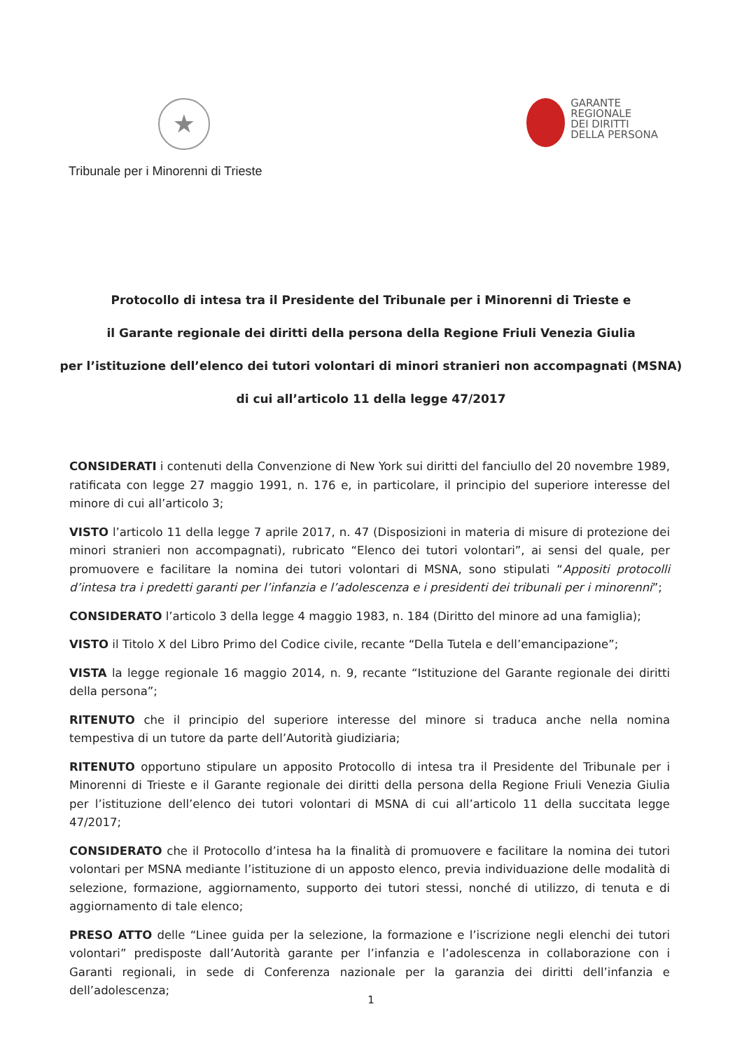★
Tribunale per i Minorenni di Trieste
GARANTE
REGIONALE
DEI DIRITTI
DELLA PERSONA
Protocollo di intesa tra il Presidente del Tribunale per i Minorenni di Trieste e
il Garante regionale dei diritti della persona della Regione Friuli Venezia Giulia
per l’istituzione dell’elenco dei tutori volontari di minori stranieri non accompagnati (MSNA)
di cui all’articolo 11 della legge 47/2017
CONSIDERATI i contenuti della Convenzione di New York sui diritti del fanciullo del 20 novembre 1989, ratificata con legge 27 maggio 1991, n. 176 e, in particolare, il principio del superiore interesse del minore di cui all’articolo 3;
VISTO l’articolo 11 della legge 7 aprile 2017, n. 47 (Disposizioni in materia di misure di protezione dei minori stranieri non accompagnati), rubricato “Elenco dei tutori volontari”, ai sensi del quale, per promuovere e facilitare la nomina dei tutori volontari di MSNA, sono stipulati “Appositi protocolli d’intesa tra i predetti garanti per l’infanzia e l’adolescenza e i presidenti dei tribunali per i minorenni”;
CONSIDERATO l’articolo 3 della legge 4 maggio 1983, n. 184 (Diritto del minore ad una famiglia);
VISTO il Titolo X del Libro Primo del Codice civile, recante “Della Tutela e dell’emancipazione”;
VISTA la legge regionale 16 maggio 2014, n. 9, recante “Istituzione del Garante regionale dei diritti della persona”;
RITENUTO che il principio del superiore interesse del minore si traduca anche nella nomina tempestiva di un tutore da parte dell’Autorità giudiziaria;
RITENUTO opportuno stipulare un apposito Protocollo di intesa tra il Presidente del Tribunale per i Minorenni di Trieste e il Garante regionale dei diritti della persona della Regione Friuli Venezia Giulia per l’istituzione dell’elenco dei tutori volontari di MSNA di cui all’articolo 11 della succitata legge 47/2017;
CONSIDERATO che il Protocollo d’intesa ha la finalità di promuovere e facilitare la nomina dei tutori volontari per MSNA mediante l’istituzione di un apposto elenco, previa individuazione delle modalità di selezione, formazione, aggiornamento, supporto dei tutori stessi, nonché di utilizzo, di tenuta e di aggiornamento di tale elenco;
PRESO ATTO delle “Linee guida per la selezione, la formazione e l’iscrizione negli elenchi dei tutori volontari” predisposte dall’Autorità garante per l’infanzia e l’adolescenza in collaborazione con i Garanti regionali, in sede di Conferenza nazionale per la garanzia dei diritti dell’infanzia e dell’adolescenza;
1